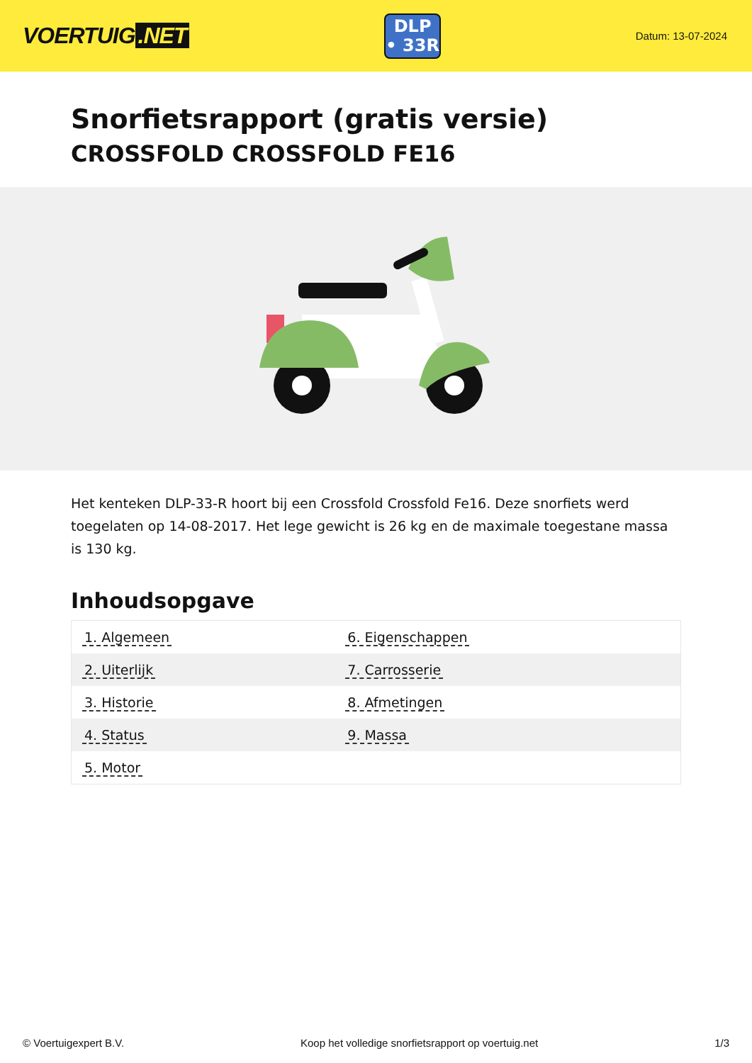VOERTUIG.NET
DLP
• 33R
Datum: 13-07-2024
Snorfietsrapport (gratis versie)
CROSSFOLD CROSSFOLD FE16
Het kenteken DLP-33-R hoort bij een Crossfold Crossfold Fe16. Deze snorfiets werd toegelaten op 14-08-2017. Het lege gewicht is 26 kg en de maximale toegestane massa is 130 kg.
Inhoudsopgave
| 1. Algemeen | 6. Eigenschappen |
| 2. Uiterlijk | 7. Carrosserie |
| 3. Historie | 8. Afmetingen |
| 4. Status | 9. Massa |
| 5. Motor | |
© Voertuigexpert B.V. Koop het volledige snorfietsrapport op voertuig.net 1/3